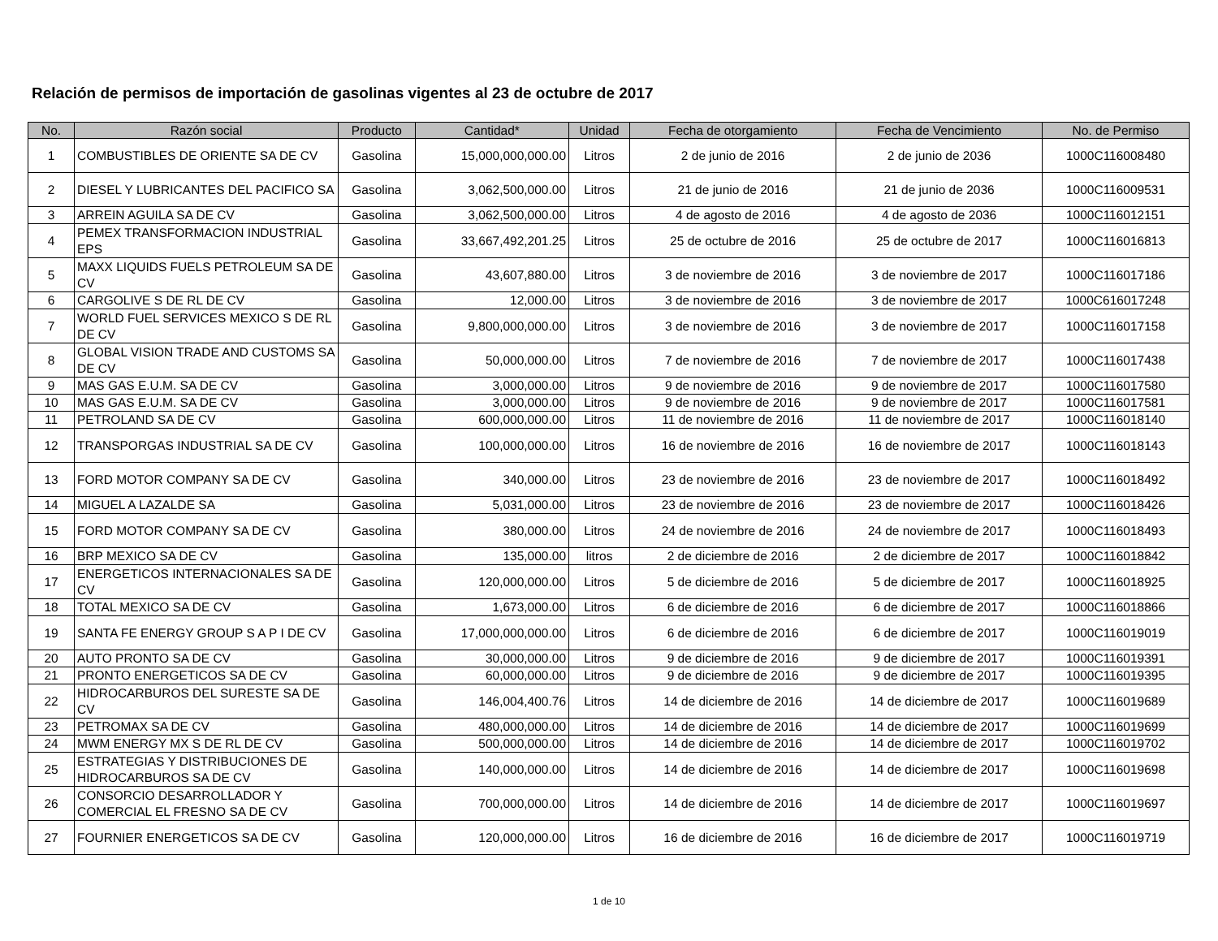Relación de permisos de importación de gasolinas vigentes al 23 de octubre de 2017
| No. | Razón social | Producto | Cantidad* | Unidad | Fecha de otorgamiento | Fecha de Vencimiento | No. de Permiso |
| --- | --- | --- | --- | --- | --- | --- | --- |
| 1 | COMBUSTIBLES DE ORIENTE SA DE CV | Gasolina | 15,000,000,000.00 | Litros | 2 de junio de 2016 | 2 de junio de 2036 | 1000C116008480 |
| 2 | DIESEL Y LUBRICANTES DEL PACIFICO SA | Gasolina | 3,062,500,000.00 | Litros | 21 de junio de 2016 | 21 de junio de 2036 | 1000C116009531 |
| 3 | ARREIN AGUILA SA DE CV | Gasolina | 3,062,500,000.00 | Litros | 4 de agosto de 2016 | 4 de agosto de 2036 | 1000C116012151 |
| 4 | PEMEX TRANSFORMACION INDUSTRIAL EPS | Gasolina | 33,667,492,201.25 | Litros | 25 de octubre de 2016 | 25 de octubre de 2017 | 1000C116016813 |
| 5 | MAXX LIQUIDS FUELS PETROLEUM SA DE CV | Gasolina | 43,607,880.00 | Litros | 3 de noviembre de 2016 | 3 de noviembre de 2017 | 1000C116017186 |
| 6 | CARGOLIVE S DE RL DE CV | Gasolina | 12,000.00 | Litros | 3 de noviembre de 2016 | 3 de noviembre de 2017 | 1000C616017248 |
| 7 | WORLD FUEL SERVICES MEXICO S DE RL DE CV | Gasolina | 9,800,000,000.00 | Litros | 3 de noviembre de 2016 | 3 de noviembre de 2017 | 1000C116017158 |
| 8 | GLOBAL VISION TRADE AND CUSTOMS SA DE CV | Gasolina | 50,000,000.00 | Litros | 7 de noviembre de 2016 | 7 de noviembre de 2017 | 1000C116017438 |
| 9 | MAS GAS E.U.M. SA DE CV | Gasolina | 3,000,000.00 | Litros | 9 de noviembre de 2016 | 9 de noviembre de 2017 | 1000C116017580 |
| 10 | MAS GAS E.U.M. SA DE CV | Gasolina | 3,000,000.00 | Litros | 9 de noviembre de 2016 | 9 de noviembre de 2017 | 1000C116017581 |
| 11 | PETROLAND SA DE CV | Gasolina | 600,000,000.00 | Litros | 11 de noviembre de 2016 | 11 de noviembre de 2017 | 1000C116018140 |
| 12 | TRANSPORGAS INDUSTRIAL SA DE CV | Gasolina | 100,000,000.00 | Litros | 16 de noviembre de 2016 | 16 de noviembre de 2017 | 1000C116018143 |
| 13 | FORD MOTOR COMPANY SA DE CV | Gasolina | 340,000.00 | Litros | 23 de noviembre de 2016 | 23 de noviembre de 2017 | 1000C116018492 |
| 14 | MIGUEL A LAZALDE SA | Gasolina | 5,031,000.00 | Litros | 23 de noviembre de 2016 | 23 de noviembre de 2017 | 1000C116018426 |
| 15 | FORD MOTOR COMPANY SA DE CV | Gasolina | 380,000.00 | Litros | 24 de noviembre de 2016 | 24 de noviembre de 2017 | 1000C116018493 |
| 16 | BRP MEXICO SA DE CV | Gasolina | 135,000.00 | litros | 2 de diciembre de 2016 | 2 de diciembre de 2017 | 1000C116018842 |
| 17 | ENERGETICOS INTERNACIONALES SA DE CV | Gasolina | 120,000,000.00 | Litros | 5 de diciembre de 2016 | 5 de diciembre de 2017 | 1000C116018925 |
| 18 | TOTAL MEXICO SA DE CV | Gasolina | 1,673,000.00 | Litros | 6 de diciembre de 2016 | 6 de diciembre de 2017 | 1000C116018866 |
| 19 | SANTA FE ENERGY GROUP S A P I DE CV | Gasolina | 17,000,000,000.00 | Litros | 6 de diciembre de 2016 | 6 de diciembre de 2017 | 1000C116019019 |
| 20 | AUTO PRONTO SA DE CV | Gasolina | 30,000,000.00 | Litros | 9 de diciembre de 2016 | 9 de diciembre de 2017 | 1000C116019391 |
| 21 | PRONTO ENERGETICOS SA DE CV | Gasolina | 60,000,000.00 | Litros | 9 de diciembre de 2016 | 9 de diciembre de 2017 | 1000C116019395 |
| 22 | HIDROCARBUROS DEL SURESTE SA DE CV | Gasolina | 146,004,400.76 | Litros | 14 de diciembre de 2016 | 14 de diciembre de 2017 | 1000C116019689 |
| 23 | PETROMAX SA DE CV | Gasolina | 480,000,000.00 | Litros | 14 de diciembre de 2016 | 14 de diciembre de 2017 | 1000C116019699 |
| 24 | MWM ENERGY MX S DE RL DE CV | Gasolina | 500,000,000.00 | Litros | 14 de diciembre de 2016 | 14 de diciembre de 2017 | 1000C116019702 |
| 25 | ESTRATEGIAS Y DISTRIBUCIONES DE HIDROCARBUROS SA DE CV | Gasolina | 140,000,000.00 | Litros | 14 de diciembre de 2016 | 14 de diciembre de 2017 | 1000C116019698 |
| 26 | CONSORCIO DESARROLLADOR Y COMERCIAL EL FRESNO SA DE CV | Gasolina | 700,000,000.00 | Litros | 14 de diciembre de 2016 | 14 de diciembre de 2017 | 1000C116019697 |
| 27 | FOURNIER ENERGETICOS SA DE CV | Gasolina | 120,000,000.00 | Litros | 16 de diciembre de 2016 | 16 de diciembre de 2017 | 1000C116019719 |
1 de 10